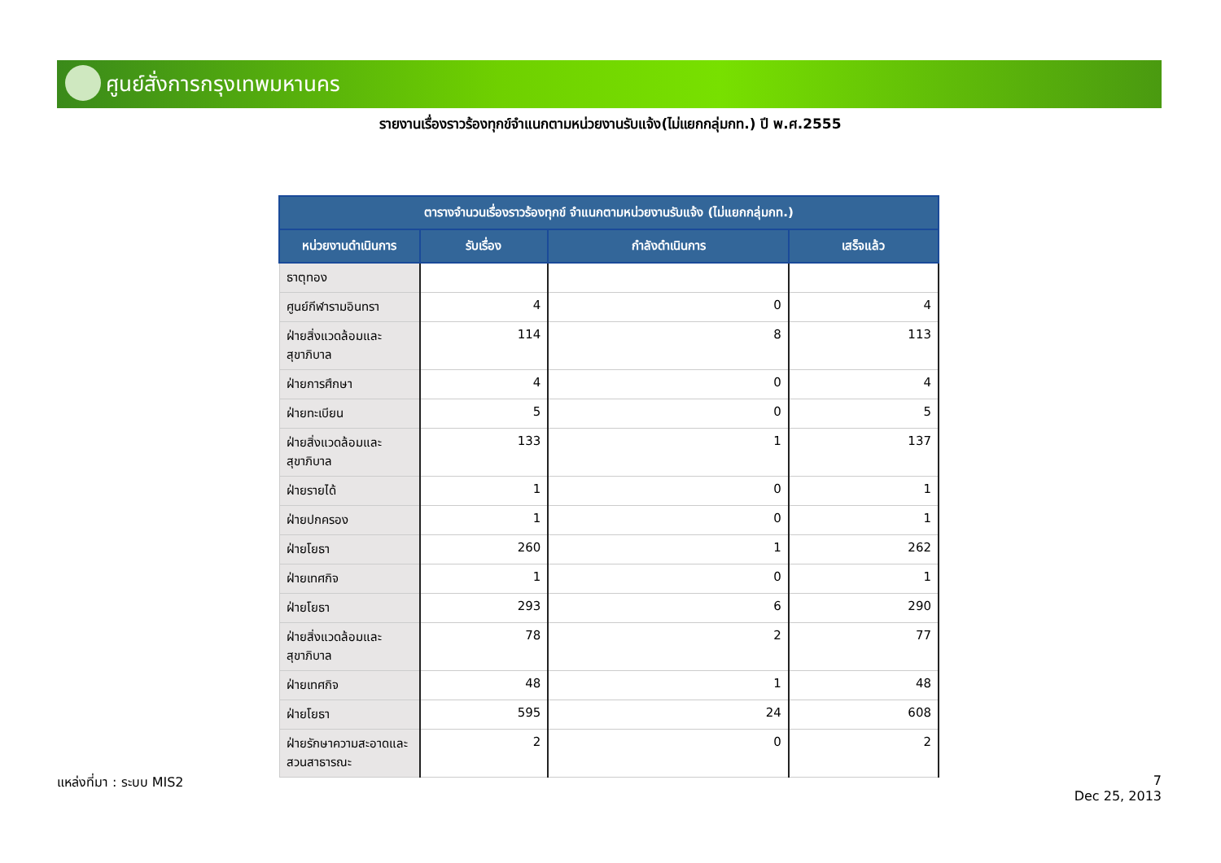ศูนย์สั่งการกรุงเทพมหานคร
รายงานเรื่องราวร้องทุกข์จำแนกตามหน่วยงานรับแจ้ง(ไม่แยกกลุ่มกท.) ปี พ.ศ.2555
| ตารางจำนวนเรื่องราวร้องทุกข์ จำแนกตามหน่วยงานรับแจ้ง (ไม่แยกกลุ่มกท.) | | | |
| --- | --- | --- | --- |
| หน่วยงานดำเนินการ | รับเรื่อง | กำลังดำเนินการ | เสร็จแล้ว |
| ธาตุทอง | | | |
| ศูนย์กีฬารามอินทรา | 4 | 0 | 4 |
| ฝ่ายสิ่งแวดล้อมและสุขาภิบาล | 114 | 8 | 113 |
| ฝ่ายการศึกษา | 4 | 0 | 4 |
| ฝ่ายทะเบียน | 5 | 0 | 5 |
| ฝ่ายสิ่งแวดล้อมและสุขาภิบาล | 133 | 1 | 137 |
| ฝ่ายรายได้ | 1 | 0 | 1 |
| ฝ่ายปกครอง | 1 | 0 | 1 |
| ฝ่ายโยธา | 260 | 1 | 262 |
| ฝ่ายเทศกิจ | 1 | 0 | 1 |
| ฝ่ายโยธา | 293 | 6 | 290 |
| ฝ่ายสิ่งแวดล้อมและสุขาภิบาล | 78 | 2 | 77 |
| ฝ่ายเทศกิจ | 48 | 1 | 48 |
| ฝ่ายโยธา | 595 | 24 | 608 |
| ฝ่ายรักษาความสะอาดและสวนสาธารณะ | 2 | 0 | 2 |
แหล่งที่มา : ระบบ MIS2
7
Dec 25, 2013